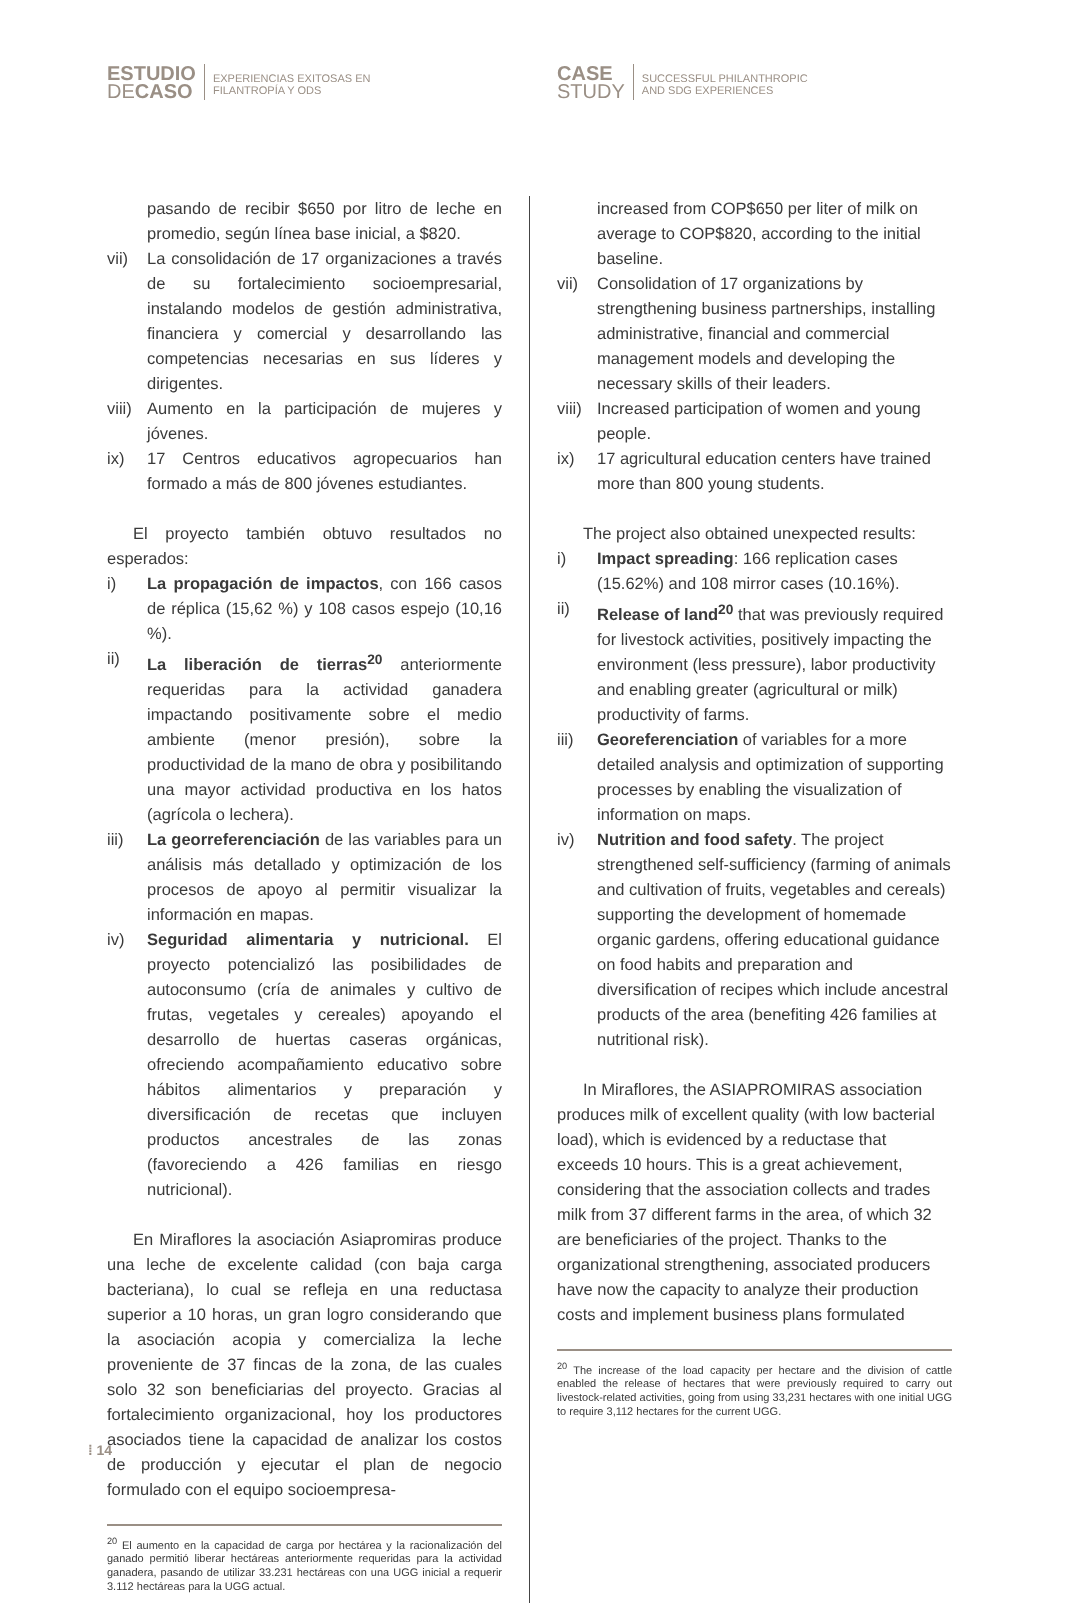ESTUDIO
DECASO
EXPERIENCIAS EXITOSAS EN
FILANTROPÍA Y ODS
CASE
STUDY
SUCCESSFUL PHILANTHROPIC
AND SDG EXPERIENCES
pasando de recibir $650 por litro de leche en promedio, según línea base inicial, a $820.
vii) La consolidación de 17 organizaciones a través de su fortalecimiento socioempresarial, instalando modelos de gestión administrativa, financiera y comercial y desarrollando las competencias necesarias en sus líderes y dirigentes.
viii)
Aumento en la participación de mujeres y jóvenes.
ix) 17 Centros educativos agropecuarios han formado a más de 800 jóvenes estudiantes.
El proyecto también obtuvo resultados no esperados:
i) La propagación de impactos, con 166 casos de réplica (15,62 %) y 108 casos espejo (10,16 %).
ii) La liberación de tierras<sup>20</sup> anteriormente requeridas para la actividad ganadera impactando positivamente sobre el medio ambiente (menor presión), sobre la productividad de la mano de obra y posibilitando una mayor actividad productiva en los hatos (agrícola o lechera).
iii) La georreferenciación de las variables para un análisis más detallado y optimización de los procesos de apoyo al permitir visualizar la información en mapas.
iv) Seguridad alimentaria y nutricional. El proyecto potencializó las posibilidades de autoconsumo (cría de animales y cultivo de frutas, vegetales y cereales) apoyando el desarrollo de huertas caseras orgánicas, ofreciendo acompañamiento educativo sobre hábitos alimentarios y preparación y diversificación de recetas que incluyen productos ancestrales de las zonas (favoreciendo a 426 familias en riesgo nutricional).
En Miraflores la asociación Asiapromiras produce una leche de excelente calidad (con baja carga bacteriana), lo cual se refleja en una reductasa superior a 10 horas, un gran logro considerando que la asociación acopia y comercializa la leche proveniente de 37 fincas de la zona, de las cuales solo 32 son beneficiarias del proyecto. Gracias al fortalecimiento organizacional, hoy los productores asociados tiene la capacidad de analizar los costos de producción y ejecutar el plan de negocio formulado con el equipo socioempresa-
<sup>20</sup> El aumento en la capacidad de carga por hectárea y la racionalización del ganado permitió liberar hectáreas anteriormente requeridas para la actividad ganadera, pasando de utilizar 33.231 hectáreas con una UGG inicial a requerir 3.112 hectáreas para la UGG actual.
increased from COP$650 per liter of milk on average to COP$820, according to the initial baseline.
vii) Consolidation of 17 organizations by strengthening business partnerships, installing administrative, financial and commercial management models and developing the necessary skills of their leaders.
viii)
Increased participation of women and young people.
ix) 17 agricultural education centers have trained more than 800 young students.
The project also obtained unexpected results:
i) Impact spreading: 166 replication cases (15.62%) and 108 mirror cases (10.16%).
ii) Release of land<sup>20</sup> that was previously required for livestock activities, positively impacting the environment (less pressure), labor productivity and enabling greater (agricultural or milk) productivity of farms.
iii) Georeferenciation of variables for a more detailed analysis and optimization of supporting processes by enabling the visualization of information on maps.
iv) Nutrition and food safety. The project strengthened self-sufficiency (farming of animals and cultivation of fruits, vegetables and cereals) supporting the development of homemade organic gardens, offering educational guidance on food habits and preparation and diversification of recipes which include ancestral products of the area (benefiting 426 families at nutritional risk).
In Miraflores, the ASIAPROMIRAS association produces milk of excellent quality (with low bacterial load), which is evidenced by a reductase that exceeds 10 hours. This is a great achievement, considering that the association collects and trades milk from 37 different farms in the area, of which 32 are beneficiaries of the project. Thanks to the organizational strengthening, associated producers have now the capacity to analyze their production costs and implement business plans formulated
<sup>20</sup> The increase of the load capacity per hectare and the division of cattle enabled the release of hectares that were previously required to carry out livestock-related activities, going from using 33,231 hectares with one initial UGG to require 3,112 hectares for the current UGG.
⁞ 14